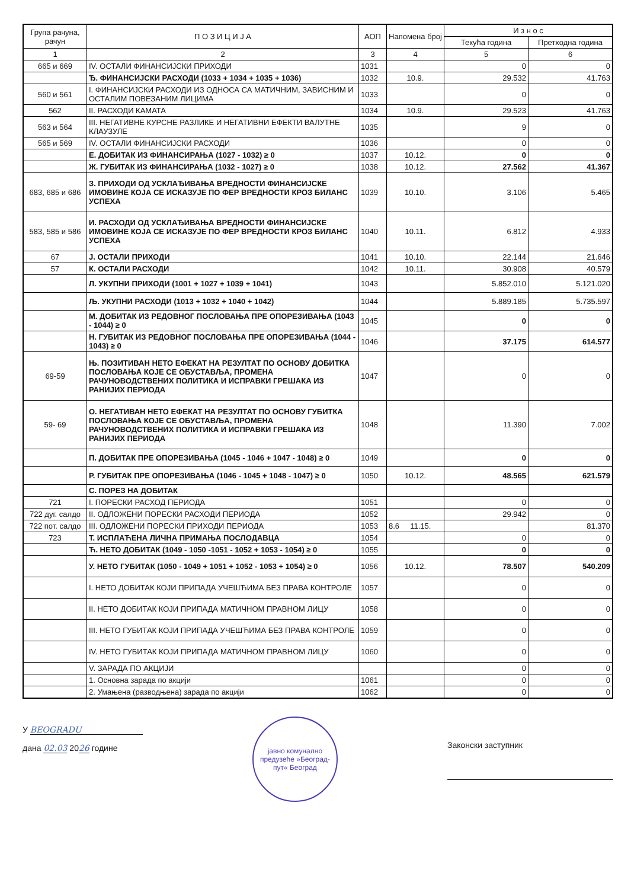| Група рачуна, рачун | П О З И Ц И Ј А | АОП | Напомена број | И з н о с | |
| --- | --- | --- | --- | --- | --- |
| | | | | Текућа година | Претходна година |
| 1 | 2 | 3 | 4 | 5 | 6 |
| 665 и 669 | IV. ОСТАЛИ ФИНАНСИЈСКИ ПРИХОДИ | 1031 | | 0 | 0 |
| | Ђ. ФИНАНСИЈСКИ РАСХОДИ (1033 + 1034 + 1035 + 1036) | 1032 | 10.9. | 29.532 | 41.763 |
| 560 и 561 | I. ФИНАНСИЈСКИ РАСХОДИ ИЗ ОДНОСА СА МАТИЧНИМ, ЗАВИСНИМ И ОСТАЛИМ ПОВЕЗАНИМ ЛИЦИМА | 1033 | | 0 | 0 |
| 562 | II. РАСХОДИ КАМАТА | 1034 | 10.9. | 29.523 | 41.763 |
| 563 и 564 | III. НЕГАТИВНЕ КУРСНЕ РАЗЛИКЕ И НЕГАТИВНИ ЕФЕКТИ ВАЛУТНЕ КЛАУЗУЛЕ | 1035 | | 9 | 0 |
| 565 и 569 | IV. ОСТАЛИ ФИНАНСИЈСКИ РАСХОДИ | 1036 | | 0 | 0 |
| | Е. ДОБИТАК ИЗ ФИНАНСИРАЊА (1027 - 1032) ≥ 0 | 1037 | 10.12. | 0 | 0 |
| | Ж. ГУБИТАК ИЗ ФИНАНСИРАЊА (1032 - 1027) ≥ 0 | 1038 | 10.12. | 27.562 | 41.367 |
| 683, 685 и 686 | З. ПРИХОДИ ОД УСКЛАЂИВАЊА ВРЕДНОСТИ ФИНАНСИЈСКЕ ИМОВИНЕ КОЈА СЕ ИСКАЗУЈЕ ПО ФЕР ВРЕДНОСТИ КРОЗ БИЛАНС УСПЕХА | 1039 | 10.10. | 3.106 | 5.465 |
| 583, 585 и 586 | И. РАСХОДИ ОД УСКЛАЂИВАЊА ВРЕДНОСТИ ФИНАНСИЈСКЕ ИМОВИНЕ КОЈА СЕ ИСКАЗУЈЕ ПО ФЕР ВРЕДНОСТИ КРОЗ БИЛАНС УСПЕХА | 1040 | 10.11. | 6.812 | 4.933 |
| 67 | Ј. ОСТАЛИ ПРИХОДИ | 1041 | 10.10. | 22.144 | 21.646 |
| 57 | К. ОСТАЛИ РАСХОДИ | 1042 | 10.11. | 30.908 | 40.579 |
| | Л. УКУПНИ ПРИХОДИ (1001 + 1027 + 1039 + 1041) | 1043 | | 5.852.010 | 5.121.020 |
| | Љ. УКУПНИ РАСХОДИ (1013 + 1032 + 1040 + 1042) | 1044 | | 5.889.185 | 5.735.597 |
| | М. ДОБИТАК ИЗ РЕДОВНОГ ПОСЛОВАЊА ПРЕ ОПОРЕЗИВАЊА (1043 - 1044) ≥ 0 | 1045 | | 0 | 0 |
| | Н. ГУБИТАК ИЗ РЕДОВНОГ ПОСЛОВАЊА ПРЕ ОПОРЕЗИВАЊА (1044 - 1043) ≥ 0 | 1046 | | 37.175 | 614.577 |
| 69-59 | Њ. ПОЗИТИВАН НЕТО ЕФЕКАТ НА РЕЗУЛТАТ ПО ОСНОВУ ДОБИТКА ПОСЛОВАЊА КОЈЕ СЕ ОБУСТАВЉА, ПРОМЕНА РАЧУНОВОДСТВЕНИХ ПОЛИТИКА И ИСПРАВКИ ГРЕШАКА ИЗ РАНИЈИХ ПЕРИОДА | 1047 | | 0 | 0 |
| 59- 69 | О. НЕГАТИВАН НЕТО ЕФЕКАТ НА РЕЗУЛТАТ ПО ОСНОВУ ГУБИТКА ПОСЛОВАЊА КОЈЕ СЕ ОБУСТАВЉА, ПРОМЕНА РАЧУНОВОДСТВЕНИХ ПОЛИТИКА И ИСПРАВКИ ГРЕШАКА ИЗ РАНИЈИХ ПЕРИОДА | 1048 | | 11.390 | 7.002 |
| | П. ДОБИТАК ПРЕ ОПОРЕЗИВАЊА (1045 - 1046 + 1047 - 1048) ≥ 0 | 1049 | | 0 | 0 |
| | Р. ГУБИТАК ПРЕ ОПОРЕЗИВАЊА (1046 - 1045 + 1048 - 1047) ≥ 0 | 1050 | 10.12. | 48.565 | 621.579 |
| | С. ПОРЕЗ НА ДОБИТАК | | | | |
| 721 | I. ПОРЕСКИ РАСХОД ПЕРИОДА | 1051 | | 0 | 0 |
| 722 дуг. салдо | II. ОДЛОЖЕНИ ПОРЕСКИ РАСХОДИ ПЕРИОДА | 1052 | | 29.942 | 0 |
| 722 пот. салдо | III. ОДЛОЖЕНИ ПОРЕСКИ ПРИХОДИ ПЕРИОДА | 1053 | 8.6 11.15. | | 81.370 |
| 723 | Т. ИСПЛАЋЕНА ЛИЧНА ПРИМАЊА ПОСЛОДАВЦА | 1054 | | 0 | 0 |
| | Ћ. НЕТО ДОБИТАК (1049 - 1050 -1051 - 1052 + 1053 - 1054) ≥ 0 | 1055 | | 0 | 0 |
| | У. НЕТО ГУБИТАК (1050 - 1049 + 1051 + 1052 - 1053 + 1054) ≥ 0 | 1056 | 10.12. | 78.507 | 540.209 |
| | I. НЕТО ДОБИТАК КОЈИ ПРИПАДА УЧЕШЋИМА БЕЗ ПРАВА КОНТРОЛЕ | 1057 | | 0 | 0 |
| | II. НЕТО ДОБИТАК КОЈИ ПРИПАДА МАТИЧНОМ ПРАВНОМ ЛИЦУ | 1058 | | 0 | 0 |
| | III. НЕТО ГУБИТАК КОЈИ ПРИПАДА УЧЕШЋИМА БЕЗ ПРАВА КОНТРОЛЕ | 1059 | | 0 | 0 |
| | IV. НЕТО ГУБИТАК КОЈИ ПРИПАДА МАТИЧНОМ ПРАВНОМ ЛИЦУ | 1060 | | 0 | 0 |
| | V. ЗАРАДА ПО АКЦИЈИ | | | 0 | 0 |
| | 1. Основна зарада по акцији | 1061 | | 0 | 0 |
| | 2. Умањена (разводњена) зарада по акцији | 1062 | | 0 | 0 |
У BEOGRADU
дана 02.03 2026 године
јавно комунално предузеће »Београд-пут« Београд
Законски заступник